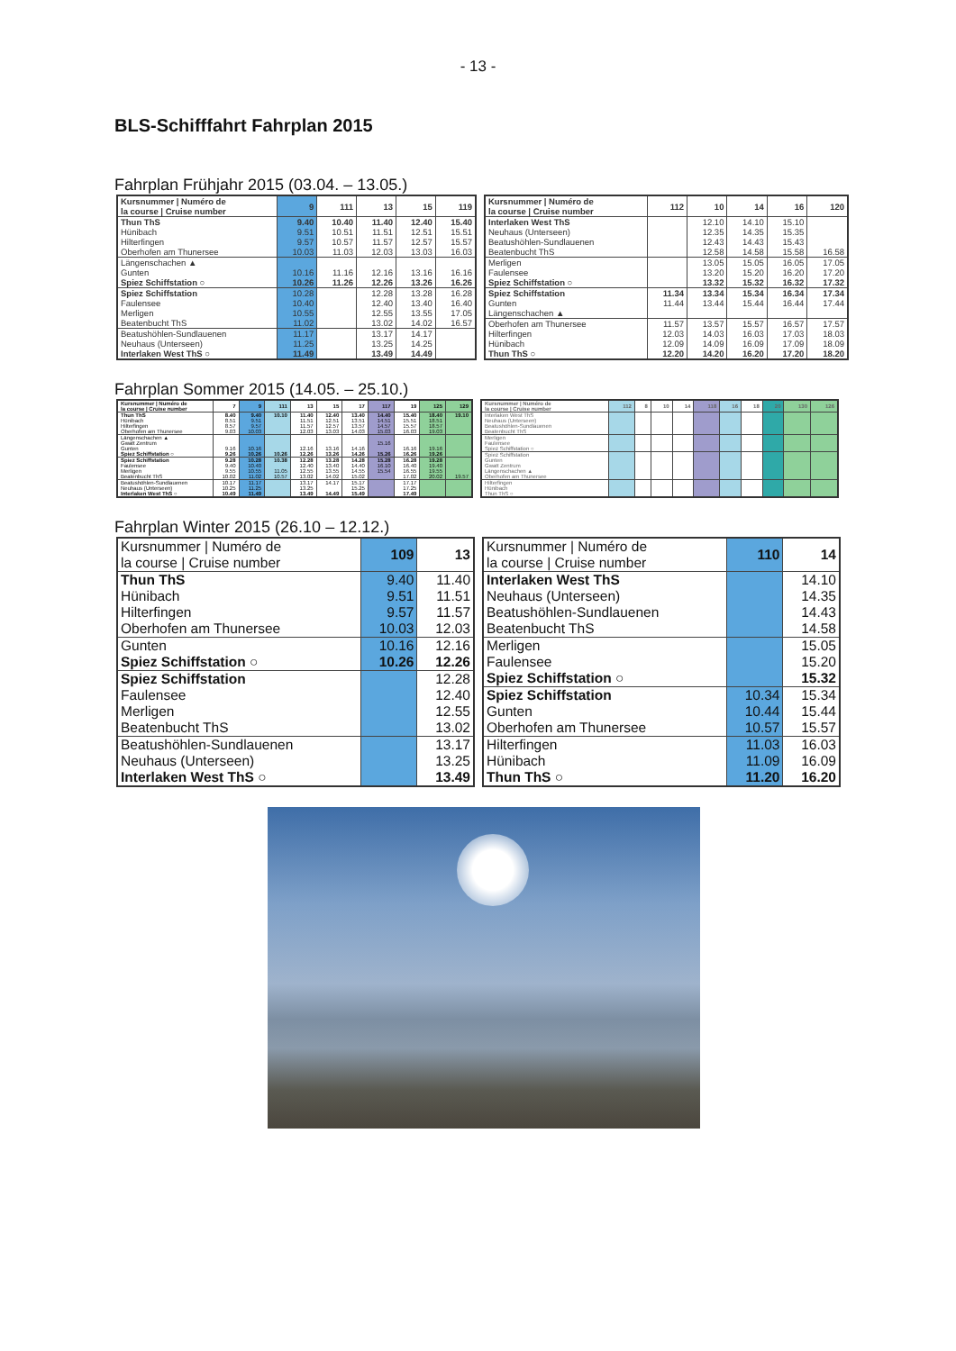- 13 -
BLS-Schifffahrt Fahrplan 2015
Fahrplan Frühjahr 2015 (03.04. – 13.05.)
| Kursnummer / Numéro de la course / Cruise number | 9 | 111 | 13 | 15 | 119 |
| --- | --- | --- | --- | --- | --- |
| Thun ThS | 9.40 | 10.40 | 11.40 | 12.40 | 15.40 |
| Hünibach | 9.51 | 10.51 | 11.51 | 12.51 | 15.51 |
| Hilterfingen | 9.57 | 10.57 | 11.57 | 12.57 | 15.57 |
| Oberhofen am Thunersee | 10.03 | 11.03 | 12.03 | 13.03 | 16.03 |
| Längenschachen ▲ | | | | | |
| Gunten | 10.16 | 11.16 | 12.16 | 13.16 | 16.16 |
| Spiez Schiffstation ○ | 10.26 | 11.26 | 12.26 | 13.26 | 16.26 |
| Spiez Schiffstation | 10.28 | | 12.28 | 13.28 | 16.28 |
| Faulensee | 10.40 | | 12.40 | 13.40 | 16.40 |
| Merligen | 10.55 | | 12.55 | 13.55 | 17.05 |
| Beatenbucht ThS | 11.02 | | 13.02 | 14.02 | 16.57 |
| Beatushöhlen-Sundlauenen | 11.17 | | 13.17 | 14.17 | |
| Neuhaus (Unterseen) | 11.25 | | 13.25 | 14.25 | |
| Interlaken West ThS ○ | 11.49 | | 13.49 | 14.49 | |
| Kursnummer / Numéro de la course / Cruise number | 112 | 10 | 14 | 16 | 120 |
| --- | --- | --- | --- | --- | --- |
| Interlaken West ThS | | 12.10 | 14.10 | 15.10 | |
| Neuhaus (Unterseen) | | 12.35 | 14.35 | 15.35 | |
| Beatushöhlen-Sundlauenen | | 12.43 | 14.43 | 15.43 | |
| Beatenbucht ThS | | 12.58 | 14.58 | 15.58 | 16.58 |
| Merligen | | 13.05 | 15.05 | 16.05 | 17.05 |
| Faulensee | | 13.20 | 15.20 | 16.20 | 17.20 |
| Spiez Schiffstation ○ | | 13.32 | 15.32 | 16.32 | 17.32 |
| Spiez Schiffstation | 11.34 | 13.34 | 15.34 | 16.34 | 17.34 |
| Gunten | 11.44 | 13.44 | 15.44 | 16.44 | 17.44 |
| Längenschachen ▲ | | | | | |
| Oberhofen am Thunersee | 11.57 | 13.57 | 15.57 | 16.57 | 17.57 |
| Hilterfingen | 12.03 | 14.03 | 16.03 | 17.03 | 18.03 |
| Hünibach | 12.09 | 14.09 | 16.09 | 17.09 | 18.09 |
| Thun ThS ○ | 12.20 | 14.20 | 16.20 | 17.20 | 18.20 |
Fahrplan Sommer 2015 (14.05. – 25.10.)
| Kursnummer / Numéro de la course / Cruise number | 7 | 9 | 111 | 13 | 15 | 17 | 117 | 19 | 125 | 129 |
| --- | --- | --- | --- | --- | --- | --- | --- | --- | --- | --- |
| Thun ThS | 8.40 | 9.40 | 10.10 | 11.40 | 12.40 | 13.40 | 14.40 | 15.40 | 18.40 | 19.10 |
| Hünibach | 8.51 | 9.51 | | 11.51 | 12.51 | 13.51 | 14.51 | 15.51 | 18.51 | |
| Hilterfingen | 8.57 | 9.57 | | 11.57 | 12.57 | 13.57 | 14.57 | 15.57 | 18.57 | |
| Oberhofen am Thunersee | 9.03 | 10.03 | | 12.03 | 13.03 | 14.03 | 15.03 | 16.03 | 19.03 | |
| Längenschachen ▲ | | | | | | | | | | |
| Gwatt Zentrum | | | | | | | 15.16 | | | |
| Gunten | 9.16 | 10.16 | | 12.16 | 13.16 | 14.16 | | 16.16 | 19.16 | |
| Spiez Schiffstation ○ | 9.26 | 10.26 | 10.26 | 12.26 | 13.26 | 14.26 | 15.26 | 16.26 | 19.26 | |
| Spiez Schiffstation | 9.28 | 10.28 | 10.38 | 12.28 | 13.28 | 14.28 | 15.28 | 16.28 | 19.28 | |
| Faulensee | 9.40 | 10.40 | | 12.40 | 13.40 | 14.40 | 16.10 | 16.40 | 19.40 | |
| Merligen | 9.55 | 10.55 | 11.05 | 12.55 | 13.55 | 14.55 | 15.54 | 16.55 | 19.55 | |
| Beatenbucht ThS | 10.02 | 11.02 | 10.57 | 13.02 | 14.02 | 15.02 | | 17.02 | 20.02 | 19.57 |
| Beatushöhlen-Sundlauenen | 10.17 | 11.17 | | 13.17 | 14.17 | 15.17 | | 17.17 | | |
| Neuhaus (Unterseen) | 10.25 | 11.25 | | 13.25 | | 15.25 | | 17.25 | | |
| Interlaken West ThS ○ | 10.49 | 11.49 | | 13.49 | 14.49 | 15.49 | | 17.49 | | |
| Kursnummer / Numéro de la course / Cruise number | 112 | 8 | 10 | 14 | 118 | 16 | 18 | 20 | 130 | 126 |
| --- | --- | --- | --- | --- | --- | --- | --- | --- | --- | --- |
| Interlaken West ThS | | | | | | | | | | |
| Neuhaus (Unterseen) | | | | | | | | | | |
| Beatushöhlen-Sundlauenen | | | | | | | | | | |
| Beatenbucht ThS | | | | | | | | | | |
| Merligen | | | | | | | | | | |
| Faulensee | | | | | | | | | | |
| Spiez Schiffstation ○ | | | | | | | | | | |
| Spiez Schiffstation | | | | | | | | | | |
| Gunten | | | | | | | | | | |
| Gwatt Zentrum | | | | | | | | | | |
| Längenschachen ▲ | | | | | | | | | | |
| Oberhofen am Thunersee | | | | | | | | | | |
| Hilterfingen | | | | | | | | | | |
| Hünibach | | | | | | | | | | |
| Thun ThS ○ | | | | | | | | | | |
Fahrplan Winter 2015 (26.10 – 12.12.)
| Kursnummer / Numéro de la course / Cruise number | 109 | 13 |
| --- | --- | --- |
| Thun ThS | 9.40 | 11.40 |
| Hünibach | 9.51 | 11.51 |
| Hilterfingen | 9.57 | 11.57 |
| Oberhofen am Thunersee | 10.03 | 12.03 |
| Gunten | 10.16 | 12.16 |
| Spiez Schiffstation ○ | 10.26 | 12.26 |
| Spiez Schiffstation | | 12.28 |
| Faulensee | | 12.40 |
| Merligen | | 12.55 |
| Beatenbucht ThS | | 13.02 |
| Beatushöhlen-Sundlauenen | | 13.17 |
| Neuhaus (Unterseen) | | 13.25 |
| Interlaken West ThS ○ | | 13.49 |
| Kursnummer / Numéro de la course / Cruise number | 110 | 14 |
| --- | --- | --- |
| Interlaken West ThS | | 14.10 |
| Neuhaus (Unterseen) | | 14.35 |
| Beatushöhlen-Sundlauenen | | 14.43 |
| Beatenbucht ThS | | 14.58 |
| Merligen | | 15.05 |
| Faulensee | | 15.20 |
| Spiez Schiffstation ○ | | 15.32 |
| Spiez Schiffstation | 10.34 | 15.34 |
| Gunten | 10.44 | 15.44 |
| Oberhofen am Thunersee | 10.57 | 15.57 |
| Hilterfingen | 11.03 | 16.03 |
| Hünibach | 11.09 | 16.09 |
| Thun ThS ○ | 11.20 | 16.20 |